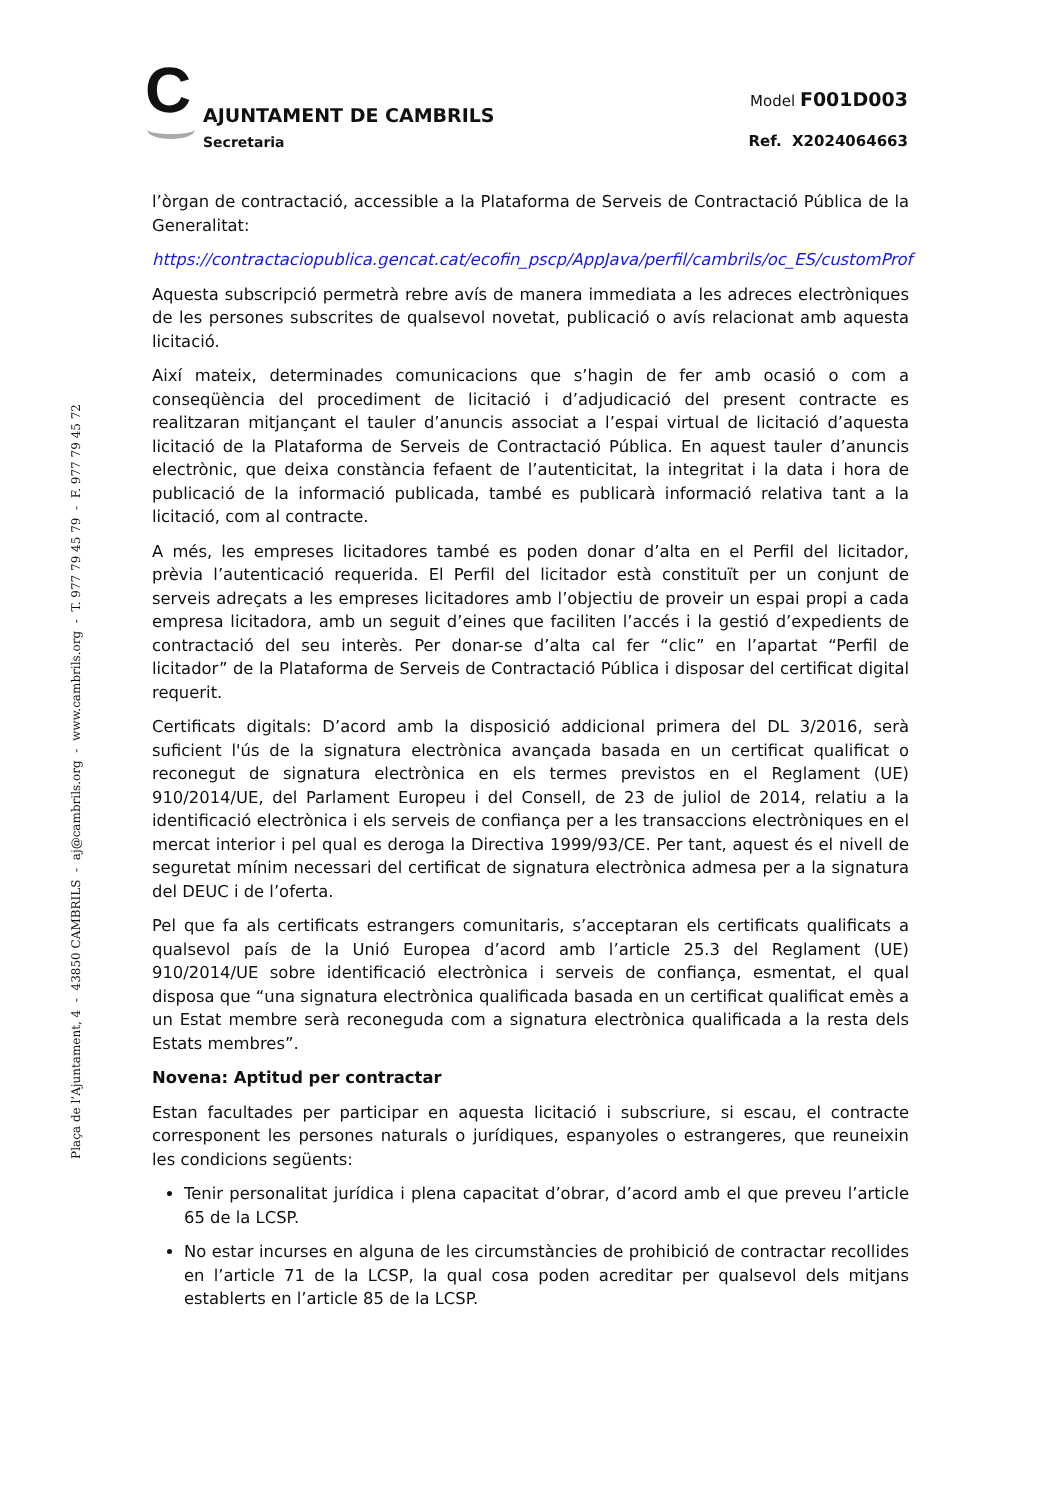C
AJUNTAMENT DE CAMBRILS
Secretaria
Model F001D003
Ref. X2024064663
l’òrgan de contractació, accessible a la Plataforma de Serveis de Contractació Pública de la Generalitat:
https://contractaciopublica.gencat.cat/ecofin_pscp/AppJava/perfil/cambrils/oc_ES/customProf
Aquesta subscripció permetrà rebre avís de manera immediata a les adreces electròniques de les persones subscrites de qualsevol novetat, publicació o avís relacionat amb aquesta licitació.
Així mateix, determinades comunicacions que s’hagin de fer amb ocasió o com a conseqüència del procediment de licitació i d’adjudicació del present contracte es realitzaran mitjançant el tauler d’anuncis associat a l’espai virtual de licitació d’aquesta licitació de la Plataforma de Serveis de Contractació Pública. En aquest tauler d’anuncis electrònic, que deixa constància fefaent de l’autenticitat, la integritat i la data i hora de publicació de la informació publicada, també es publicarà informació relativa tant a la licitació, com al contracte.
A més, les empreses licitadores també es poden donar d’alta en el Perfil del licitador, prèvia l’autenticació requerida. El Perfil del licitador està constituït per un conjunt de serveis adreçats a les empreses licitadores amb l’objectiu de proveir un espai propi a cada empresa licitadora, amb un seguit d’eines que faciliten l’accés i la gestió d’expedients de contractació del seu interès. Per donar-se d’alta cal fer “clic” en l’apartat “Perfil de licitador” de la Plataforma de Serveis de Contractació Pública i disposar del certificat digital requerit.
Certificats digitals: D’acord amb la disposició addicional primera del DL 3/2016, serà suficient l'ús de la signatura electrònica avançada basada en un certificat qualificat o reconegut de signatura electrònica en els termes previstos en el Reglament (UE) 910/2014/UE, del Parlament Europeu i del Consell, de 23 de juliol de 2014, relatiu a la identificació electrònica i els serveis de confiança per a les transaccions electròniques en el mercat interior i pel qual es deroga la Directiva 1999/93/CE. Per tant, aquest és el nivell de seguretat mínim necessari del certificat de signatura electrònica admesa per a la signatura del DEUC i de l’oferta.
Pel que fa als certificats estrangers comunitaris, s’acceptaran els certificats qualificats a qualsevol país de la Unió Europea d’acord amb l’article 25.3 del Reglament (UE) 910/2014/UE sobre identificació electrònica i serveis de confiança, esmentat, el qual disposa que “una signatura electrònica qualificada basada en un certificat qualificat emès a un Estat membre serà reconeguda com a signatura electrònica qualificada a la resta dels Estats membres”.
Novena: Aptitud per contractar
Estan facultades per participar en aquesta licitació i subscriure, si escau, el contracte corresponent les persones naturals o jurídiques, espanyoles o estrangeres, que reuneixin les condicions següents:
Tenir personalitat jurídica i plena capacitat d’obrar, d’acord amb el que preveu l’article 65 de la LCSP.
No estar incurses en alguna de les circumstàncies de prohibició de contractar recollides en l’article 71 de la LCSP, la qual cosa poden acreditar per qualsevol dels mitjans establerts en l’article 85 de la LCSP.
Plaça de l’Ajuntament, 4 - 43850 CAMBRILS - aj@cambrils.org - www.cambrils.org - T. 977 79 45 79 - F. 977 79 45 72